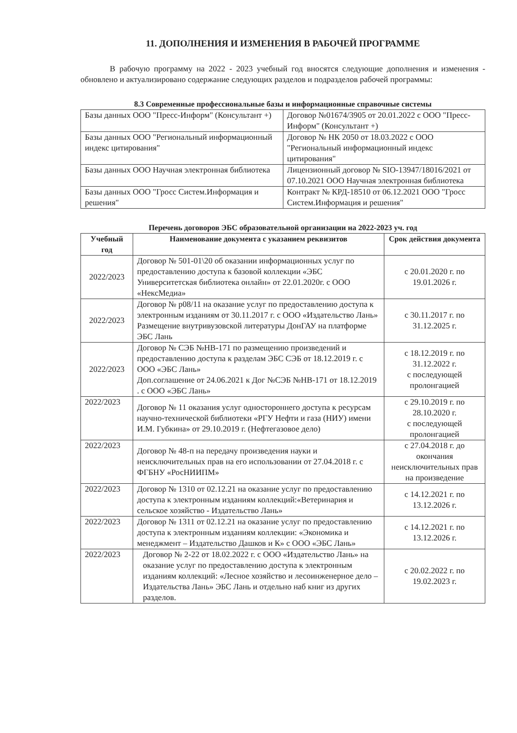11. ДОПОЛНЕНИЯ И ИЗМЕНЕНИЯ В РАБОЧЕЙ ПРОГРАММЕ
В рабочую программу на 2022 - 2023 учебный год вносятся следующие дополнения и изменения - обновлено и актуализировано содержание следующих разделов и подразделов рабочей программы:
8.3 Современные профессиональные базы и информационные справочные системы
| Базы данных ООО "Пресс-Информ" (Консультант +) | Договор №01674/3905 от 20.01.2022 с ООО "Пресс-Информ" (Консультант +) |
| Базы данных ООО "Региональный информационный индекс цитирования" | Договор № НК 2050 от 18.03.2022 с ООО "Региональный информационный индекс цитирования" |
| Базы данных ООО Научная электронная библиотека | Лицензионный договор № SIO-13947/18016/2021 от 07.10.2021 ООО Научная электронная библиотека |
| Базы данных ООО "Гросс Систем.Информация и решения" | Контракт № КРД-18510 от 06.12.2021 ООО "Гросс Систем.Информация и решения" |
Перечень договоров ЭБС образовательной организации на 2022-2023 уч. год
| Учебный год | Наименование документа с указанием реквизитов | Срок действия документа |
| --- | --- | --- |
| 2022/2023 | Договор № 501-01\20 об оказании информационных услуг по предоставлению доступа к базовой коллекции «ЭБС Университетская библиотека онлайн» от 22.01.2020г. с ООО «НексМедиа» | с 20.01.2020 г. по 19.01.2026 г. |
| 2022/2023 | Договор № р08/11 на оказание услуг по предоставлению доступа к электронным изданиям от 30.11.2017 г. с ООО «Издательство Лань» Размещение внутривузовской литературы ДонГАУ на платформе ЭБС Лань | с 30.11.2017 г. по 31.12.2025 г. |
| 2022/2023 | Договор № СЭБ №НВ-171 по размещению произведений и предоставлению доступа к разделам ЭБС СЭБ от 18.12.2019 г. с ООО «ЭБС Лань» Доп.соглашение от 24.06.2021 к Дог №СЭБ №НВ-171 от 18.12.2019 . с ООО «ЭБС Лань» | с 18.12.2019 г. по 31.12.2022 г. с последующей пролонгацией |
| 2022/2023 | Договор № 11 оказания услуг одностороннего доступа к ресурсам научно-технической библиотеки «РГУ Нефти и газа (НИУ) имени И.М. Губкина» от 29.10.2019 г. (Нефтегазовое дело) | с 29.10.2019 г. по 28.10.2020 г. с последующей пролонгацией |
| 2022/2023 | Договор № 48-п на передачу произведения науки и неисключительных прав на его использовании от 27.04.2018 г. с ФГБНУ «РосНИИПМ» | с 27.04.2018 г. до окончания неисключительных прав на произведение |
| 2022/2023 | Договор № 1310 от 02.12.21 на оказание услуг по предоставлению доступа к электронным изданиям коллекций:«Ветеринария и сельское хозяйство - Издательство Лань» | с 14.12.2021 г. по 13.12.2026 г. |
| 2022/2023 | Договор № 1311 от 02.12.21 на оказание услуг по предоставлению доступа к электронным изданиям коллекции: «Экономика и менеджмент – Издательство Дашков и К» с ООО «ЭБС Лань» | с 14.12.2021 г. по 13.12.2026 г. |
| 2022/2023 | Договор № 2-22 от 18.02.2022 г. с ООО «Издательство Лань» на оказание услуг по предоставлению доступа к электронным изданиям коллекций: «Лесное хозяйство и лесоинженерное дело – Издательства Лань» ЭБС Лань и отдельно наб книг из других разделов. | с 20.02.2022 г. по 19.02.2023 г. |